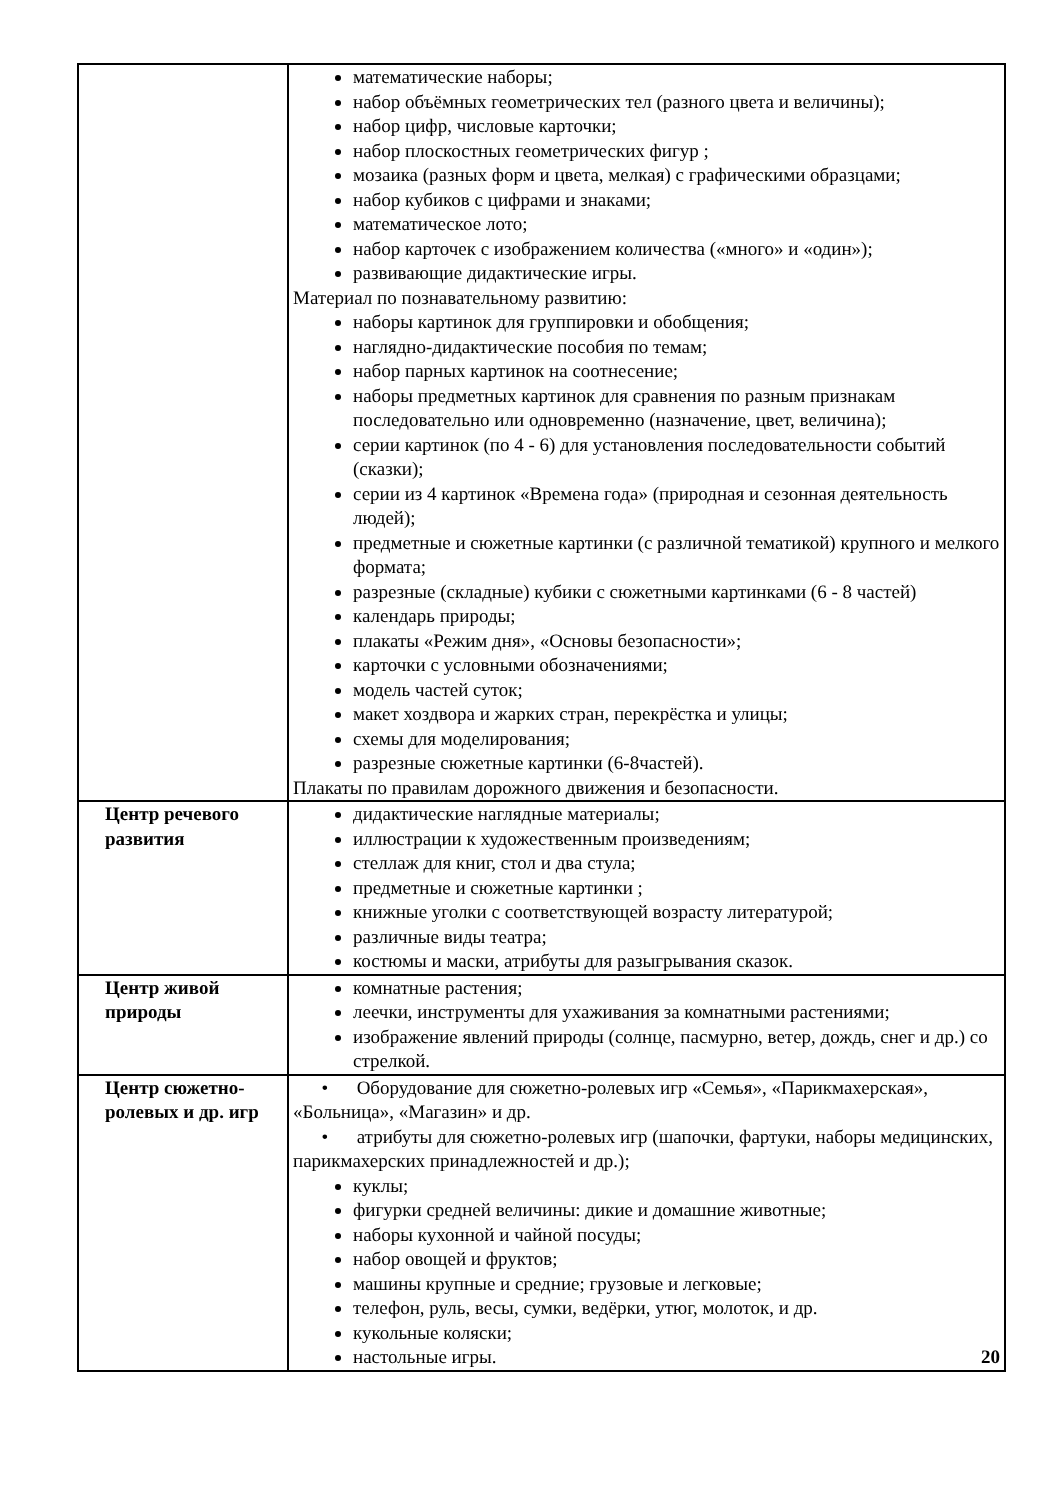| | математические наборы; набор объёмных геометрических тел (разного цвета и величины); набор цифр, числовые карточки; набор плоскостных геометрических фигур ; мозаика (разных форм и цвета, мелкая) с графическими образцами; набор кубиков с цифрами и знаками; математическое лото; набор карточек с изображением количества («много» и «один»); развивающие дидактические игры. Материал по познавательному развитию: наборы картинок для группировки и обобщения; наглядно-дидактические пособия по темам; набор парных картинок на соотнесение; наборы предметных картинок для сравнения по разным признакам последовательно или одновременно (назначение, цвет, величина); серии картинок (по 4 - 6) для установления последовательности событий (сказки); серии из 4 картинок «Времена года» (природная и сезонная деятельность людей); предметные и сюжетные картинки (с различной тематикой) крупного и мелкого формата; разрезные (складные) кубики с сюжетными картинками (6 - 8 частей) календарь природы; плакаты «Режим дня», «Основы безопасности»; карточки с условными обозначениями; модель частей суток; макет хоздвора и жарких стран, перекрёстка и улицы; схемы для моделирования; разрезные сюжетные картинки (6-8частей). Плакаты по правилам дорожного движения и безопасности. |
| Центр речевого развития | дидактические наглядные материалы; иллюстрации к художественным произведениям; стеллаж для книг, стол и два стула; предметные и сюжетные картинки ; книжные уголки с соответствующей возрасту литературой; различные виды театра; костюмы и маски, атрибуты для разыгрывания сказок. |
| Центр живой природы | комнатные растения; леечки, инструменты для ухаживания за комнатными растениями; изображение явлений природы (солнце, пасмурно, ветер, дождь, снег и др.) со стрелкой. |
| Центр сюжетно-ролевых и др. игр | • Оборудование для сюжетно-ролевых игр «Семья», «Парикмахерская», «Больница», «Магазин» и др. • атрибуты для сюжетно-ролевых игр (шапочки, фартуки, наборы медицинских, парикмахерских принадлежностей и др.); куклы; фигурки средней величины: дикие и домашние животные; наборы кухонной и чайной посуды; набор овощей и фруктов; машины крупные и средние; грузовые и легковые; телефон, руль, весы, сумки, ведёрки, утюг, молоток, и др. кукольные коляски; настольные игры. 20 |